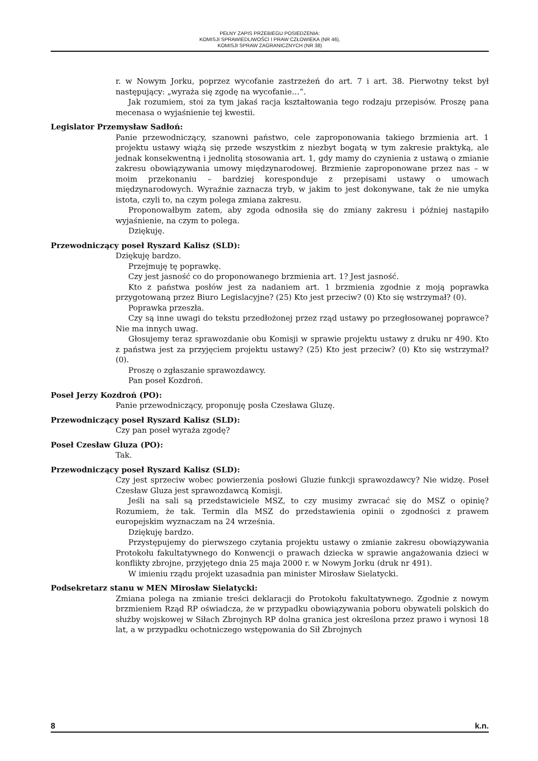PEŁNY ZAPIS PRZEBIEGU POSIEDZENIA:
KOMISJI SPRAWIEDLIWOŚCI I PRAW CZŁOWIEKA (NR 46),
KOMISJI SPRAW ZAGRANICZNYCH (NR 38)
r. w Nowym Jorku, poprzez wycofanie zastrzeżeń do art. 7 i art. 38. Pierwotny tekst był następujący: „wyraża się zgodę na wycofanie…”.
Jak rozumiem, stoi za tym jakaś racja kształtowania tego rodzaju przepisów. Proszę pana mecenasa o wyjaśnienie tej kwestii.
Legislator Przemysław Sadłoń:
Panie przewodniczący, szanowni państwo, cele zaproponowania takiego brzmienia art. 1 projektu ustawy wiążą się przede wszystkim z niezbyt bogatą w tym zakresie praktyką, ale jednak konsekwentną i jednolitą stosowania art. 1, gdy mamy do czynienia z ustawą o zmianie zakresu obowiązywania umowy międzynarodowej. Brzmienie zaproponowane przez nas – w moim przekonaniu – bardziej koresponduje z przepisami ustawy o umowach międzynarodowych. Wyraźnie zaznacza tryb, w jakim to jest dokonywane, tak że nie umyka istota, czyli to, na czym polega zmiana zakresu.
Proponowałbym zatem, aby zgoda odnosiła się do zmiany zakresu i później nastąpiło wyjaśnienie, na czym to polega.
Dziękuję.
Przewodniczący poseł Ryszard Kalisz (SLD):
Dziękuję bardzo.
Przejmuję tę poprawkę.
Czy jest jasność co do proponowanego brzmienia art. 1? Jest jasność.
Kto z państwa posłów jest za nadaniem art. 1 brzmienia zgodnie z moją poprawka przygotowaną przez Biuro Legislacyjne? (25) Kto jest przeciw? (0) Kto się wstrzymał? (0).
Poprawka przeszła.
Czy są inne uwagi do tekstu przedłożonej przez rząd ustawy po przegłosowanej poprawce? Nie ma innych uwag.
Głosujemy teraz sprawozdanie obu Komisji w sprawie projektu ustawy z druku nr 490. Kto z państwa jest za przyjęciem projektu ustawy? (25) Kto jest przeciw? (0) Kto się wstrzymał? (0).
Proszę o zgłaszanie sprawozdawcy.
Pan poseł Kozdroń.
Poseł Jerzy Kozdroń (PO):
Panie przewodniczący, proponuję posła Czesława Gluzę.
Przewodniczący poseł Ryszard Kalisz (SLD):
Czy pan poseł wyraża zgodę?
Poseł Czesław Gluza (PO):
Tak.
Przewodniczący poseł Ryszard Kalisz (SLD):
Czy jest sprzeciw wobec powierzenia posłowi Gluzie funkcji sprawozdawcy? Nie widzę. Poseł Czesław Gluza jest sprawozdawcą Komisji.
Jeśli na sali są przedstawiciele MSZ, to czy musimy zwracać się do MSZ o opinię? Rozumiem, że tak. Termin dla MSZ do przedstawienia opinii o zgodności z prawem europejskim wyznaczam na 24 września.
Dziękuję bardzo.
Przystępujemy do pierwszego czytania projektu ustawy o zmianie zakresu obowiązywania Protokołu fakultatywnego do Konwencji o prawach dziecka w sprawie angażowania dzieci w konflikty zbrojne, przyjętego dnia 25 maja 2000 r. w Nowym Jorku (druk nr 491).
W imieniu rządu projekt uzasadnia pan minister Mirosław Sielatycki.
Podsekretarz stanu w MEN Mirosław Sielatycki:
Zmiana polega na zmianie treści deklaracji do Protokołu fakultatywnego. Zgodnie z nowym brzmieniem Rząd RP oświadcza, że w przypadku obowiązywania poboru obywateli polskich do służby wojskowej w Siłach Zbrojnych RP dolna granica jest określona przez prawo i wynosi 18 lat, a w przypadku ochotniczego wstępowania do Sił Zbrojnych
8 k.n.